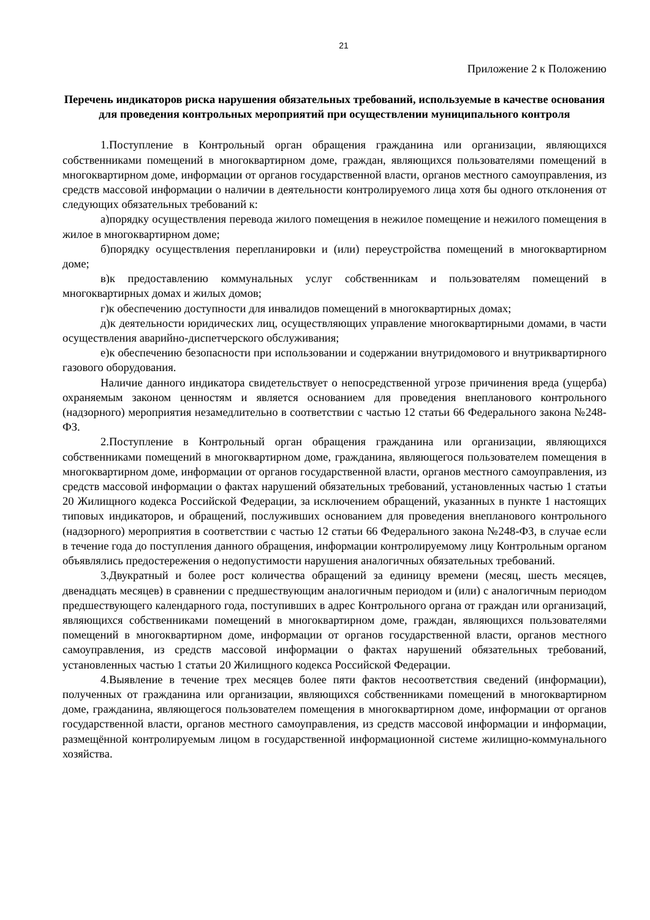21
Приложение 2 к Положению
Перечень индикаторов риска нарушения обязательных требований, используемые в качестве основания для проведения контрольных мероприятий при осуществлении муниципального контроля
1.Поступление в Контрольный орган обращения гражданина или организации, являющихся собственниками помещений в многоквартирном доме, граждан, являющихся пользователями помещений в многоквартирном доме, информации от органов государственной власти, органов местного самоуправления, из средств массовой информации о наличии в деятельности контролируемого лица хотя бы одного отклонения от следующих обязательных требований к:
а)порядку осуществления перевода жилого помещения в нежилое помещение и нежилого помещения в жилое в многоквартирном доме;
б)порядку осуществления перепланировки и (или) переустройства помещений в многоквартирном доме;
в)к предоставлению коммунальных услуг собственникам и пользователям помещений в многоквартирных домах и жилых домов;
г)к обеспечению доступности для инвалидов помещений в многоквартирных домах;
д)к деятельности юридических лиц, осуществляющих управление многоквартирными домами, в части осуществления аварийно-диспетчерского обслуживания;
е)к обеспечению безопасности при использовании и содержании внутридомового и внутриквартирного газового оборудования.
Наличие данного индикатора свидетельствует о непосредственной угрозе причинения вреда (ущерба) охраняемым законом ценностям и является основанием для проведения внепланового контрольного (надзорного) мероприятия незамедлительно в соответствии с частью 12 статьи 66 Федерального закона №248-ФЗ.
2.Поступление в Контрольный орган обращения гражданина или организации, являющихся собственниками помещений в многоквартирном доме, гражданина, являющегося пользователем помещения в многоквартирном доме, информации от органов государственной власти, органов местного самоуправления, из средств массовой информации о фактах нарушений обязательных требований, установленных частью 1 статьи 20 Жилищного кодекса Российской Федерации, за исключением обращений, указанных в пункте 1 настоящих типовых индикаторов, и обращений, послуживших основанием для проведения внепланового контрольного (надзорного) мероприятия в соответствии с частью 12 статьи 66 Федерального закона №248-ФЗ, в случае если в течение года до поступления данного обращения, информации контролируемому лицу Контрольным органом объявлялись предостережения о недопустимости нарушения аналогичных обязательных требований.
3.Двукратный и более рост количества обращений за единицу времени (месяц, шесть месяцев, двенадцать месяцев) в сравнении с предшествующим аналогичным периодом и (или) с аналогичным периодом предшествующего календарного года, поступивших в адрес Контрольного органа от граждан или организаций, являющихся собственниками помещений в многоквартирном доме, граждан, являющихся пользователями помещений в многоквартирном доме, информации от органов государственной власти, органов местного самоуправления, из средств массовой информации о фактах нарушений обязательных требований, установленных частью 1 статьи 20 Жилищного кодекса Российской Федерации.
4.Выявление в течение трех месяцев более пяти фактов несоответствия сведений (информации), полученных от гражданина или организации, являющихся собственниками помещений в многоквартирном доме, гражданина, являющегося пользователем помещения в многоквартирном доме, информации от органов государственной власти, органов местного самоуправления, из средств массовой информации и информации, размещённой контролируемым лицом в государственной информационной системе жилищно-коммунального хозяйства.